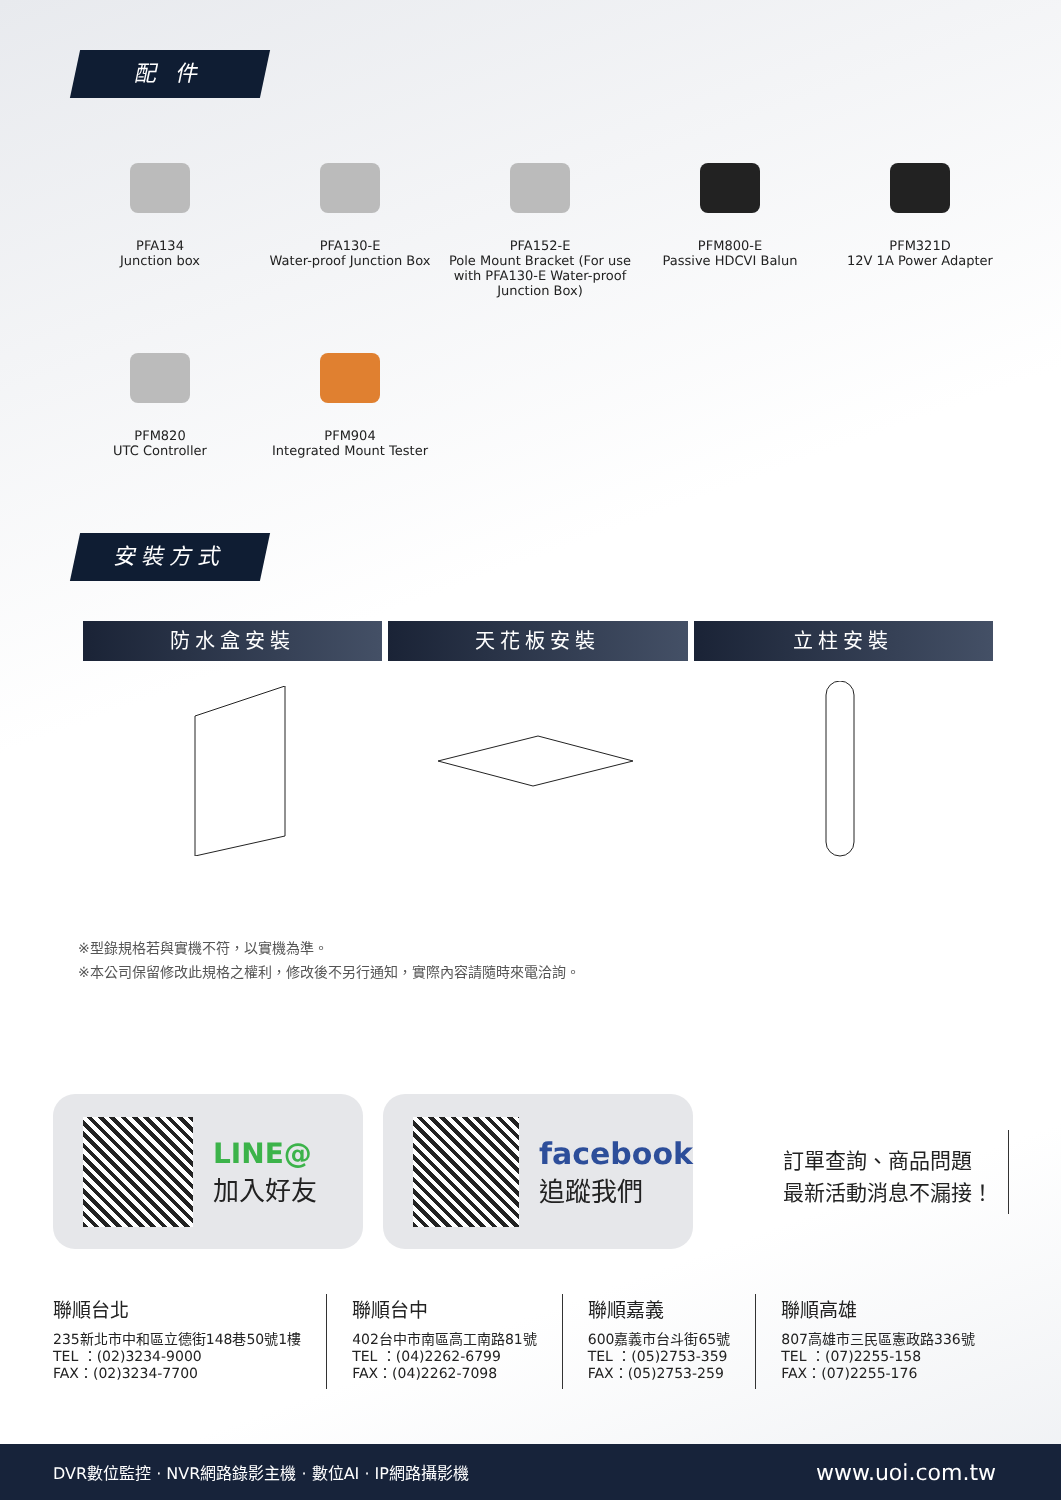配 件
PFA134
Junction box
PFA130-E
Water-proof Junction Box
PFA152-E
Pole Mount Bracket (For use with PFA130-E Water-proof Junction Box)
PFM800-E
Passive HDCVI Balun
PFM321D
12V 1A Power Adapter
PFM820
UTC Controller
PFM904
Integrated Mount Tester
安裝方式
防水盒安裝 天花板安裝 立柱安裝
※型錄規格若與實機不符，以實機為準。
※本公司保留修改此規格之權利，修改後不另行通知，實際內容請隨時來電洽詢。
LINE@
加入好友
facebook
追蹤我們
訂單查詢、商品問題
最新活動消息不漏接！
聯順台北
235新北市中和區立德街148巷50號1樓
TEL ：(02)3234-9000
FAX：(02)3234-7700
聯順台中
402台中市南區高工南路81號
TEL ：(04)2262-6799
FAX：(04)2262-7098
聯順嘉義
600嘉義市台斗街65號
TEL ：(05)2753-359
FAX：(05)2753-259
聯順高雄
807高雄市三民區憲政路336號
TEL ：(07)2255-158
FAX：(07)2255-176
DVR數位監控 · NVR網路錄影主機 · 數位AI · IP網路攝影機 www.uoi.com.tw